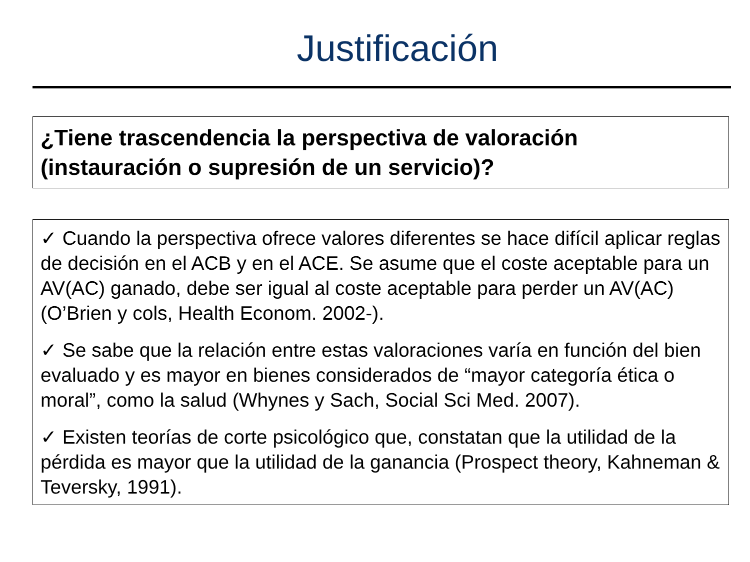Justificación
¿Tiene trascendencia la perspectiva de valoración (instauración o supresión de un servicio)?
✓ Cuando la perspectiva ofrece valores diferentes se hace difícil aplicar reglas de decisión en el ACB y en el ACE. Se asume que el coste aceptable para un AV(AC) ganado, debe ser igual al coste aceptable para perder un AV(AC) (O’Brien y cols, Health Econom. 2002-).
✓ Se sabe que la relación entre estas valoraciones varía en función del bien evaluado y es mayor en bienes considerados de “mayor categoría ética o moral”, como la salud (Whynes y Sach, Social Sci Med. 2007).
✓ Existen teorías de corte psicológico que, constatan que la utilidad de la pérdida es mayor que la utilidad de la ganancia (Prospect theory, Kahneman & Teversky, 1991).